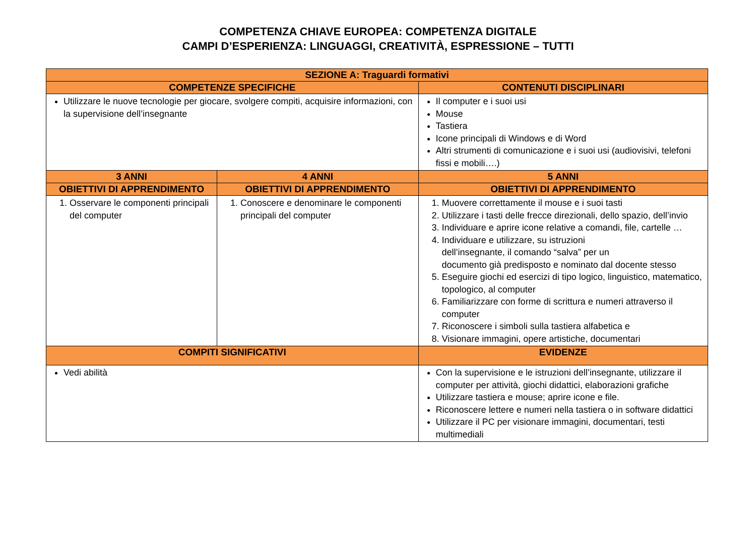COMPETENZA CHIAVE EUROPEA: COMPETENZA DIGITALE
CAMPI D’ESPERIENZA: LINGUAGGI, CREATIVITÀ, ESPRESSIONE – TUTTI
| SEZIONE A: Traguardi formativi | | |
| --- | --- | --- |
| COMPETENZE SPECIFICHE | | CONTENUTI DISCIPLINARI |
| Utilizzare le nuove tecnologie per giocare, svolgere compiti, acquisire informazioni, con la supervisione dell’insegnante | | Il computer e i suoi usi Mouse Tastiera Icone principali di Windows e di Word Altri strumenti di comunicazione e i suoi usi (audiovisivi, telefoni fissi e mobili….) |
| 3 ANNI | 4 ANNI | 5 ANNI |
| OBIETTIVI DI APPRENDIMENTO | OBIETTIVI DI APPRENDIMENTO | OBIETTIVI DI APPRENDIMENTO |
| 1. Osservare le componenti principali del computer | 1. Conoscere e denominare le componenti principali del computer | 1. Muovere correttamente il mouse e i suoi tasti 2. Utilizzare i tasti delle frecce direzionali, dello spazio, dell’invio 3. Individuare e aprire icone relative a comandi, file, cartelle … 4. Individuare e utilizzare, su istruzioni dell’insegnante, il comando “salva” per un documento già predisposto e nominato dal docente stesso 5. Eseguire giochi ed esercizi di tipo logico, linguistico, matematico, topologico, al computer 6. Familiarizzare con forme di scrittura e numeri attraverso il computer 7. Riconoscere i simboli sulla tastiera alfabetica e 8. Visionare immagini, opere artistiche, documentari |
| COMPITI SIGNIFICATIVI | | EVIDENZE |
| Vedi abilità | | Con la supervisione e le istruzioni dell’insegnante, utilizzare il computer per attività, giochi didattici, elaborazioni grafiche Utilizzare tastiera e mouse; aprire icone e file. Riconoscere lettere e numeri nella tastiera o in software didattici Utilizzare il PC per visionare immagini, documentari, testi multimediali |